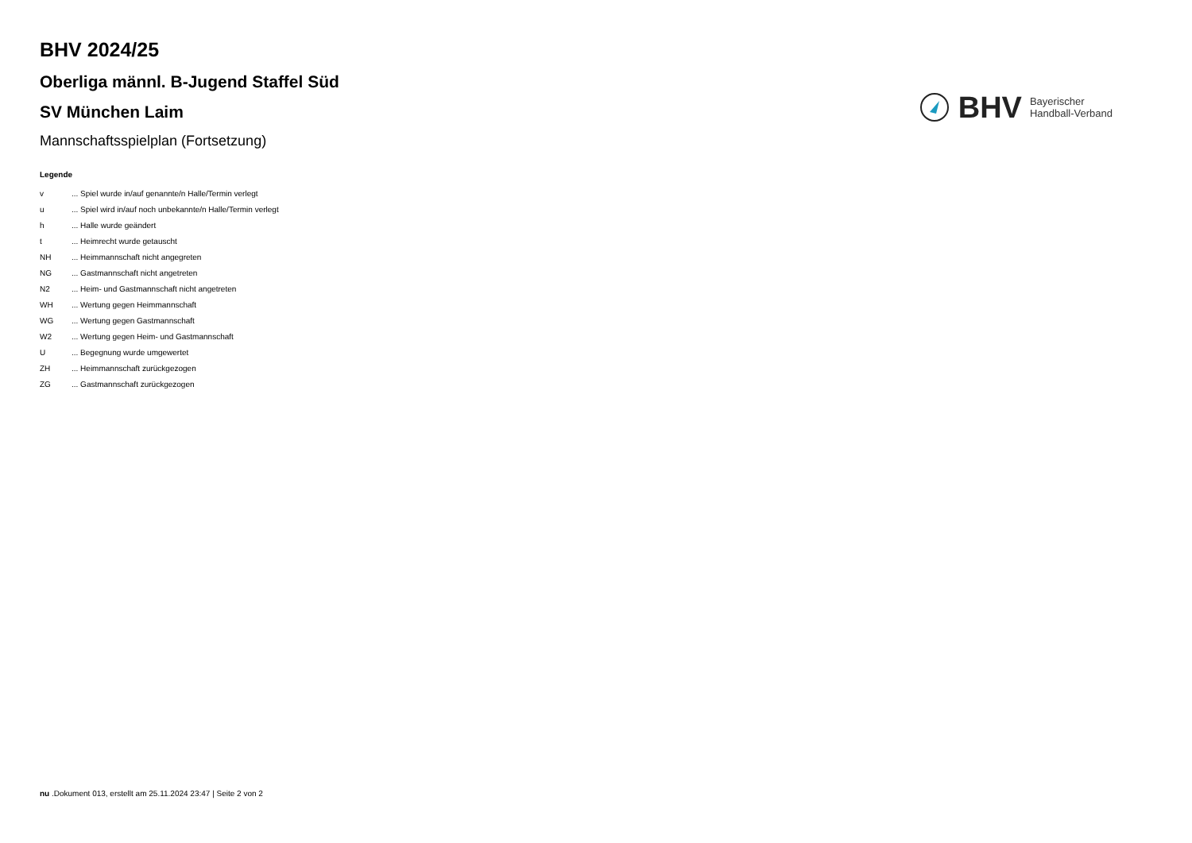BHV 2024/25
Oberliga männl. B-Jugend Staffel Süd
SV München Laim
Mannschaftsspielplan (Fortsetzung)
BHV Bayerischer
Handball-Verband
Legende
| v | ... Spiel wurde in/auf genannte/n Halle/Termin verlegt |
| u | ... Spiel wird in/auf noch unbekannte/n Halle/Termin verlegt |
| h | ... Halle wurde geändert |
| t | ... Heimrecht wurde getauscht |
| NH | ... Heimmannschaft nicht angegreten |
| NG | ... Gastmannschaft nicht angetreten |
| N2 | ... Heim- und Gastmannschaft nicht angetreten |
| WH | ... Wertung gegen Heimmannschaft |
| WG | ... Wertung gegen Gastmannschaft |
| W2 | ... Wertung gegen Heim- und Gastmannschaft |
| U | ... Begegnung wurde umgewertet |
| ZH | ... Heimmannschaft zurückgezogen |
| ZG | ... Gastmannschaft zurückgezogen |
nu .Dokument 013, erstellt am 25.11.2024 23:47 | Seite 2 von 2